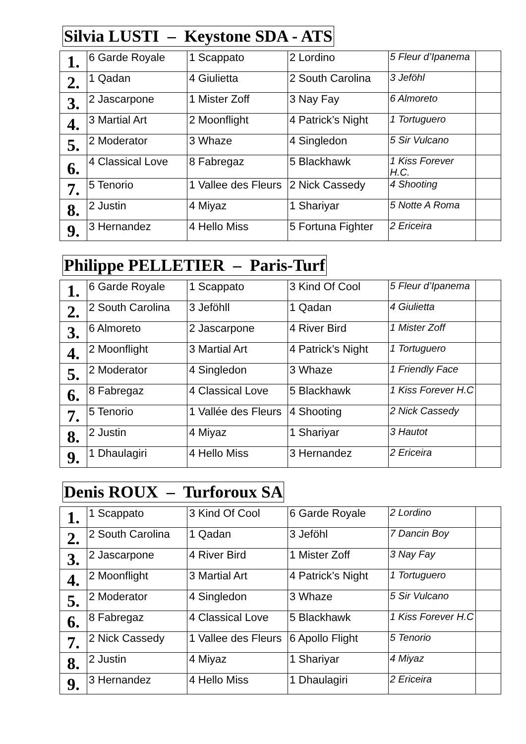Silvia LUSTI – Keystone SDA - ATS
| 1. | 6 Garde Royale | 1 Scappato | 2 Lordino | 5 Fleur d’Ipanema | |
| 2. | 1 Qadan | 4 Giulietta | 2 South Carolina | 3 Jeföhl | |
| 3. | 2 Jascarpone | 1 Mister Zoff | 3 Nay Fay | 6 Almoreto | |
| 4. | 3 Martial Art | 2 Moonflight | 4 Patrick’s Night | 1 Tortuguero | |
| 5. | 2 Moderator | 3 Whaze | 4 Singledon | 5 Sir Vulcano | |
| 6. | 4 Classical Love | 8 Fabregaz | 5 Blackhawk | 1 Kiss Forever H.C. | |
| 7. | 5 Tenorio | 1 Vallee des Fleurs | 2 Nick Cassedy | 4 Shooting | |
| 8. | 2 Justin | 4 Miyaz | 1 Shariyar | 5 Notte A Roma | |
| 9. | 3 Hernandez | 4 Hello Miss | 5 Fortuna Fighter | 2 Ericeira | |
Philippe PELLETIER – Paris-Turf
| 1. | 6 Garde Royale | 1 Scappato | 3 Kind Of Cool | 5 Fleur d’Ipanema | |
| 2. | 2 South Carolina | 3 Jeföhll | 1 Qadan | 4 Giulietta | |
| 3. | 6 Almoreto | 2 Jascarpone | 4 River Bird | 1 Mister Zoff | |
| 4. | 2 Moonflight | 3 Martial Art | 4 Patrick’s Night | 1 Tortuguero | |
| 5. | 2 Moderator | 4 Singledon | 3 Whaze | 1 Friendly Face | |
| 6. | 8 Fabregaz | 4 Classical Love | 5 Blackhawk | 1 Kiss Forever H.C | |
| 7. | 5 Tenorio | 1 Vallée des Fleurs | 4 Shooting | 2 Nick Cassedy | |
| 8. | 2 Justin | 4 Miyaz | 1 Shariyar | 3 Hautot | |
| 9. | 1 Dhaulagiri | 4 Hello Miss | 3 Hernandez | 2 Ericeira | |
Denis ROUX – Turforoux SA
| 1. | 1 Scappato | 3 Kind Of Cool | 6 Garde Royale | 2 Lordino | |
| 2. | 2 South Carolina | 1 Qadan | 3 Jeföhl | 7 Dancin Boy | |
| 3. | 2 Jascarpone | 4 River Bird | 1 Mister Zoff | 3 Nay Fay | |
| 4. | 2 Moonflight | 3 Martial Art | 4 Patrick’s Night | 1 Tortuguero | |
| 5. | 2 Moderator | 4 Singledon | 3 Whaze | 5 Sir Vulcano | |
| 6. | 8 Fabregaz | 4 Classical Love | 5 Blackhawk | 1 Kiss Forever H.C | |
| 7. | 2 Nick Cassedy | 1 Vallee des Fleurs | 6 Apollo Flight | 5 Tenorio | |
| 8. | 2 Justin | 4 Miyaz | 1 Shariyar | 4 Miyaz | |
| 9. | 3 Hernandez | 4 Hello Miss | 1 Dhaulagiri | 2 Ericeira | |